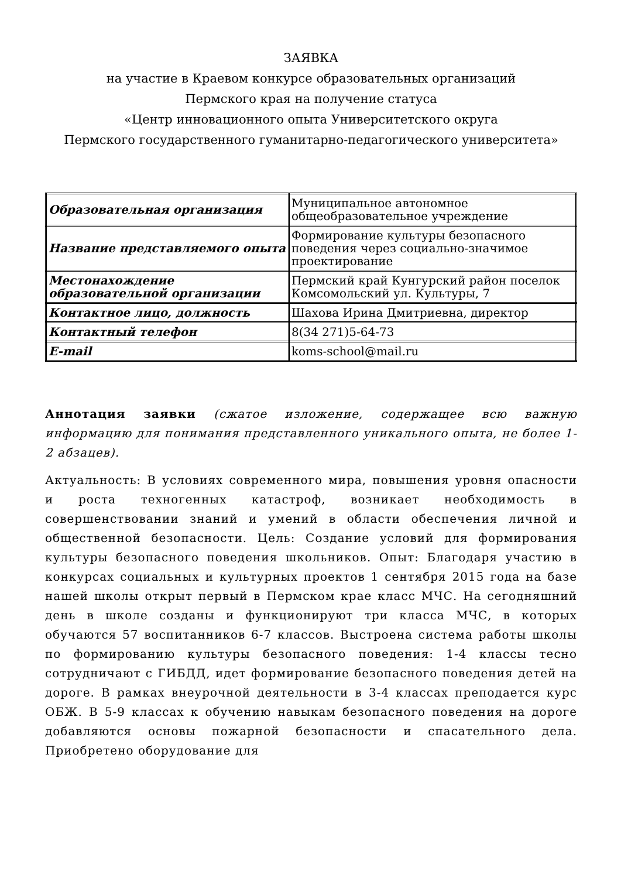ЗАЯВКА
на участие в Краевом конкурсе образовательных организаций
Пермского края на получение статуса
«Центр инновационного опыта Университетского округа
Пермского государственного гуманитарно-педагогического университета»
| Образовательная организация | Муниципальное автономное общеобразовательное учреждение |
| Название представляемого опыта | Формирование культуры безопасного поведения через социально-значимое проектирование |
| Местонахождение образовательной организации | Пермский край Кунгурский район поселок Комсомольский ул. Культуры, 7 |
| Контактное лицо, должность | Шахова Ирина Дмитриевна, директор |
| Контактный телефон | 8(34 271)5-64-73 |
| E-mail | koms-school@mail.ru |
Аннотация заявки (сжатое изложение, содержащее всю важную информацию для понимания представленного уникального опыта, не более 1-2 абзацев).
Актуальность: В условиях современного мира, повышения уровня опасности и роста техногенных катастроф, возникает необходимость в совершенствовании знаний и умений в области обеспечения личной и общественной безопасности. Цель: Создание условий для формирования культуры безопасного поведения школьников. Опыт: Благодаря участию в конкурсах социальных и культурных проектов 1 сентября 2015 года на базе нашей школы открыт первый в Пермском крае класс МЧС. На сегодняшний день в школе созданы и функционируют три класса МЧС, в которых обучаются 57 воспитанников 6-7 классов. Выстроена система работы школы по формированию культуры безопасного поведения: 1-4 классы тесно сотрудничают с ГИБДД, идет формирование безопасного поведения детей на дороге. В рамках внеурочной деятельности в 3-4 классах преподается курс ОБЖ. В 5-9 классах к обучению навыкам безопасного поведения на дороге добавляются основы пожарной безопасности и спасательного дела. Приобретено оборудование для